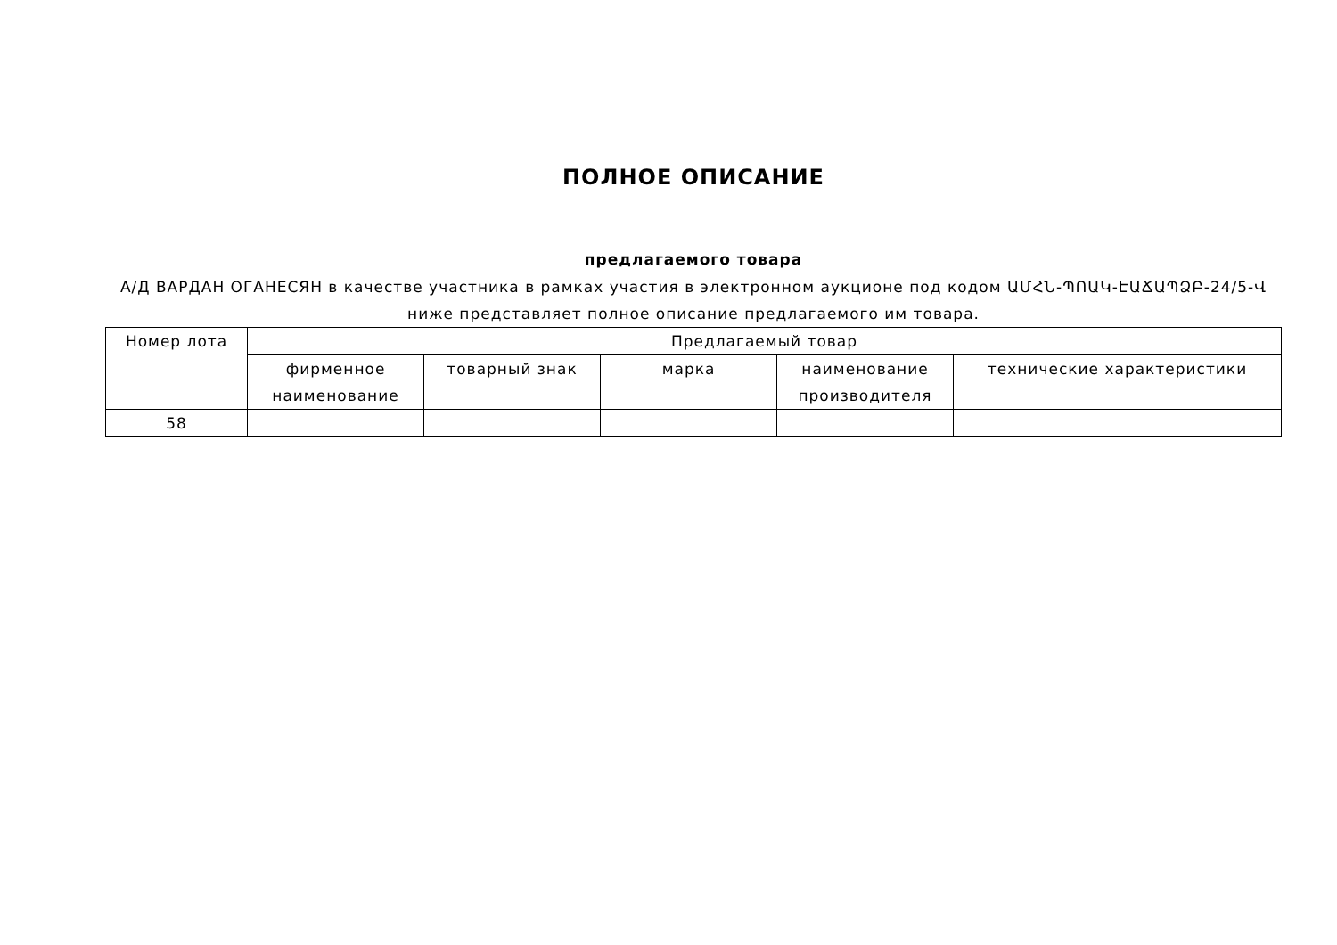ПОЛНОЕ ОПИСАНИЕ
предлагаемого товара
А/Д ВАРДАН ОГАНЕСЯН в качестве участника в рамках участия в электронном аукционе под кодом ԱՄՀՆ-ՊՈԱԿ-ԷԱՃԱՊՁԲ-24/5-Վ ниже представляет полное описание предлагаемого им товара.
| Номер лота | Предлагаемый товар | | | | |
| --- | --- | --- | --- | --- | --- |
| | фирменное наименование | товарный знак | марка | наименование производителя | технические характеристики |
| 58 | | | | | |